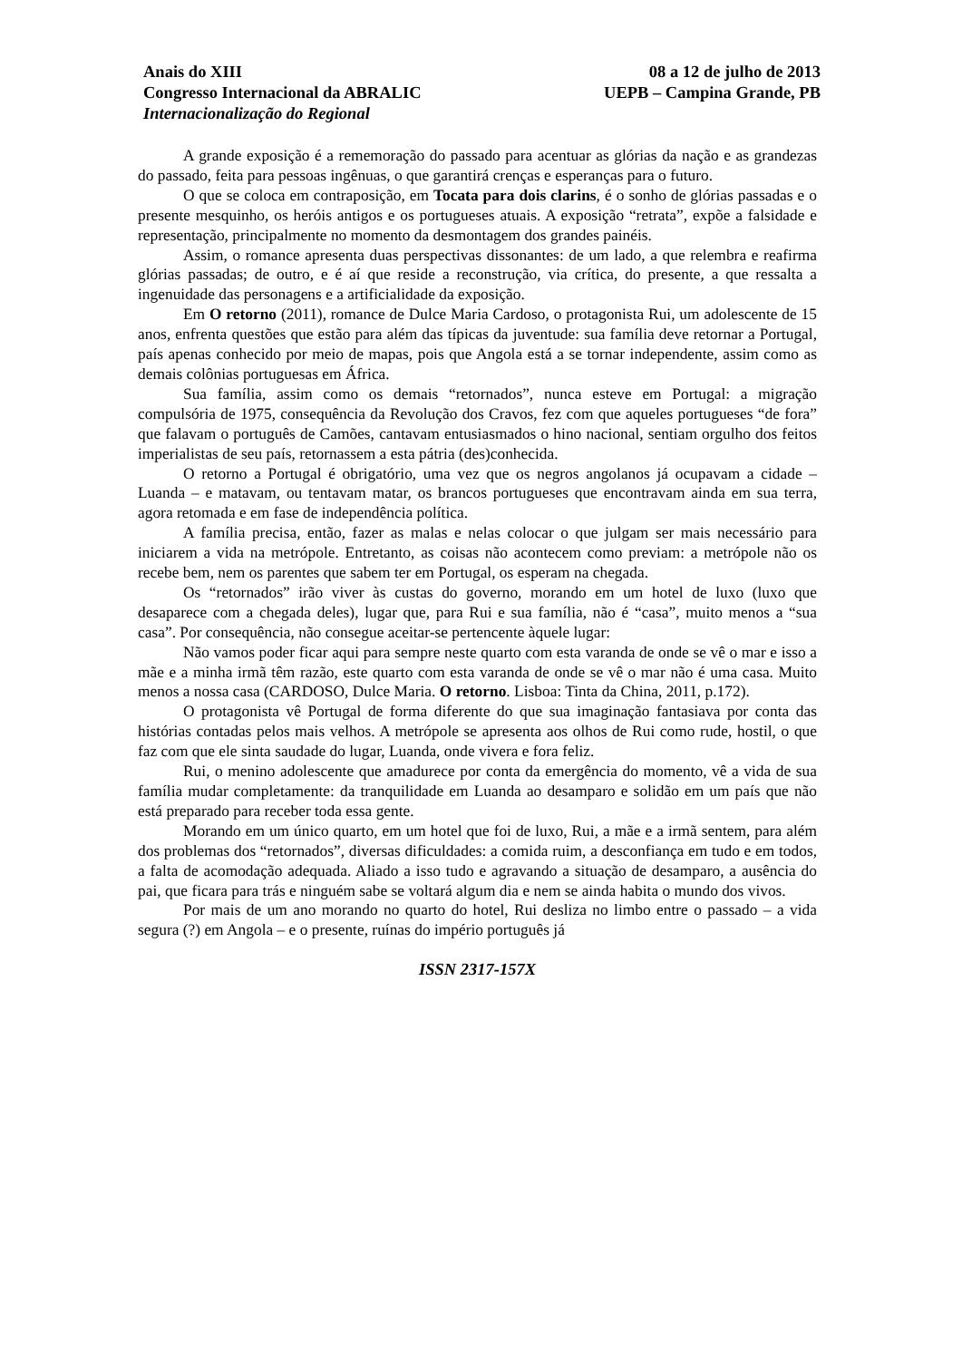Anais do XIII
Congresso Internacional da ABRALIC
Internacionalização do Regional
08 a 12 de julho de 2013
UEPB – Campina Grande, PB
A grande exposição é a rememoração do passado para acentuar as glórias da nação e as grandezas do passado, feita para pessoas ingênuas, o que garantirá crenças e esperanças para o futuro.
O que se coloca em contraposição, em Tocata para dois clarins, é o sonho de glórias passadas e o presente mesquinho, os heróis antigos e os portugueses atuais. A exposição “retrata”, expõe a falsidade e representação, principalmente no momento da desmontagem dos grandes painéis.
Assim, o romance apresenta duas perspectivas dissonantes: de um lado, a que relembra e reafirma glórias passadas; de outro, e é aí que reside a reconstrução, via crítica, do presente, a que ressalta a ingenuidade das personagens e a artificialidade da exposição.
Em O retorno (2011), romance de Dulce Maria Cardoso, o protagonista Rui, um adolescente de 15 anos, enfrenta questões que estão para além das típicas da juventude: sua família deve retornar a Portugal, país apenas conhecido por meio de mapas, pois que Angola está a se tornar independente, assim como as demais colônias portuguesas em África.
Sua família, assim como os demais “retornados”, nunca esteve em Portugal: a migração compulsória de 1975, consequência da Revolução dos Cravos, fez com que aqueles portugueses “de fora” que falavam o português de Camões, cantavam entusiasmados o hino nacional, sentiam orgulho dos feitos imperialistas de seu país, retornassem a esta pátria (des)conhecida.
O retorno a Portugal é obrigatório, uma vez que os negros angolanos já ocupavam a cidade – Luanda – e matavam, ou tentavam matar, os brancos portugueses que encontravam ainda em sua terra, agora retomada e em fase de independência política.
A família precisa, então, fazer as malas e nelas colocar o que julgam ser mais necessário para iniciarem a vida na metrópole. Entretanto, as coisas não acontecem como previam: a metrópole não os recebe bem, nem os parentes que sabem ter em Portugal, os esperam na chegada.
Os “retornados” irão viver às custas do governo, morando em um hotel de luxo (luxo que desaparece com a chegada deles), lugar que, para Rui e sua família, não é “casa”, muito menos a “sua casa”. Por consequência, não consegue aceitar-se pertencente àquele lugar:
Não vamos poder ficar aqui para sempre neste quarto com esta varanda de onde se vê o mar e isso a mãe e a minha irmã têm razão, este quarto com esta varanda de onde se vê o mar não é uma casa. Muito menos a nossa casa (CARDOSO, Dulce Maria. O retorno. Lisboa: Tinta da China, 2011, p.172).
O protagonista vê Portugal de forma diferente do que sua imaginação fantasiava por conta das histórias contadas pelos mais velhos. A metrópole se apresenta aos olhos de Rui como rude, hostil, o que faz com que ele sinta saudade do lugar, Luanda, onde vivera e fora feliz.
Rui, o menino adolescente que amadurece por conta da emergência do momento, vê a vida de sua família mudar completamente: da tranquilidade em Luanda ao desamparo e solidão em um país que não está preparado para receber toda essa gente.
Morando em um único quarto, em um hotel que foi de luxo, Rui, a mãe e a irmã sentem, para além dos problemas dos “retornados”, diversas dificuldades: a comida ruim, a desconfiança em tudo e em todos, a falta de acomodação adequada. Aliado a isso tudo e agravando a situação de desamparo, a ausência do pai, que ficara para trás e ninguém sabe se voltará algum dia e nem se ainda habita o mundo dos vivos.
Por mais de um ano morando no quarto do hotel, Rui desliza no limbo entre o passado – a vida segura (?) em Angola – e o presente, ruínas do império português já
ISSN 2317-157X